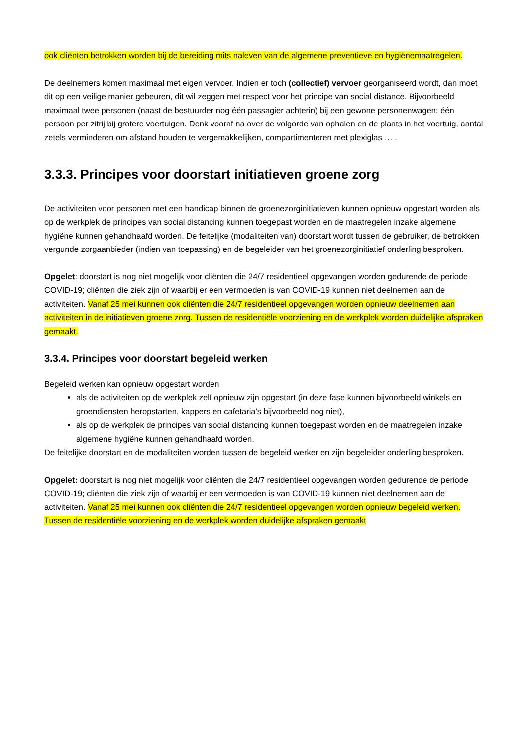ook cliënten betrokken worden bij de bereiding mits naleven van de algemene preventieve en hygiënemaatregelen.
De deelnemers komen maximaal met eigen vervoer. Indien er toch (collectief) vervoer georganiseerd wordt, dan moet dit op een veilige manier gebeuren, dit wil zeggen met respect voor het principe van social distance. Bijvoorbeeld maximaal twee personen (naast de bestuurder nog één passagier achterin) bij een gewone personenwagen; één persoon per zitrij bij grotere voertuigen. Denk vooraf na over de volgorde van ophalen en de plaats in het voertuig, aantal zetels verminderen om afstand houden te vergemakkelijken, compartimenteren met plexiglas … .
3.3.3. Principes voor doorstart initiatieven groene zorg
De activiteiten voor personen met een handicap binnen de groenezorginitiatieven kunnen opnieuw opgestart worden als op de werkplek de principes van social distancing kunnen toegepast worden en de maatregelen inzake algemene hygiëne kunnen gehandhaafd worden. De feitelijke (modaliteiten van) doorstart wordt tussen de gebruiker, de betrokken vergunde zorgaanbieder (indien van toepassing) en de begeleider van het groenezorginitiatief onderling besproken.
Opgelet: doorstart is nog niet mogelijk voor cliënten die 24/7 residentieel opgevangen worden gedurende de periode COVID-19; cliënten die ziek zijn of waarbij er een vermoeden is van COVID-19 kunnen niet deelnemen aan de activiteiten. Vanaf 25 mei kunnen ook cliënten die 24/7 residentieel opgevangen worden opnieuw deelnemen aan activiteiten in de initiatieven groene zorg. Tussen de residentiële voorziening en de werkplek worden duidelijke afspraken gemaakt.
3.3.4. Principes voor doorstart begeleid werken
Begeleid werken kan opnieuw opgestart worden
als de activiteiten op de werkplek zelf opnieuw zijn opgestart (in deze fase kunnen bijvoorbeeld winkels en groendiensten heropstarten, kappers en cafetaria’s bijvoorbeeld nog niet),
als op de werkplek de principes van social distancing kunnen toegepast worden en de maatregelen inzake algemene hygiëne kunnen gehandhaafd worden.
De feitelijke doorstart en de modaliteiten worden tussen de begeleid werker en zijn begeleider onderling besproken.
Opgelet: doorstart is nog niet mogelijk voor cliënten die 24/7 residentieel opgevangen worden gedurende de periode COVID-19; cliënten die ziek zijn of waarbij er een vermoeden is van COVID-19 kunnen niet deelnemen aan de activiteiten. Vanaf 25 mei kunnen ook cliënten die 24/7 residentieel opgevangen worden opnieuw begeleid werken. Tussen de residentiële voorziening en de werkplek worden duidelijke afspraken gemaakt